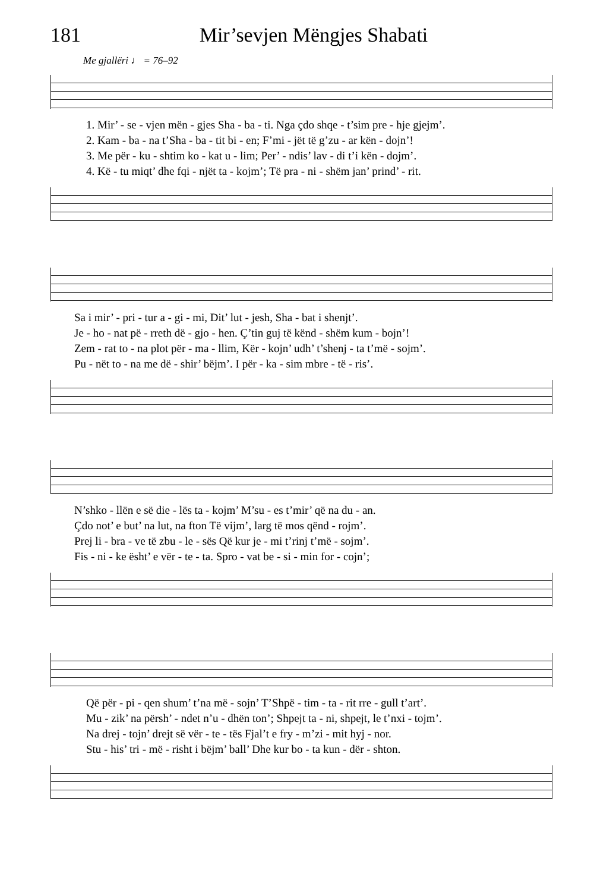181 Mir’sevjen Mëngjes Shabati
Me gjallëri ♩ = 76–92
| 1. Mir’ - se - vjen mën - gjes Sha - ba - ti. Nga çdo shqe - t’sim pre - hje gjejm’. |
| 2. Kam - ba - na t’Sha - ba - tit bi - en; F’mi - jët të g’zu - ar kën - dojn’! |
| 3. Me për - ku - shtim ko - kat u - lim; Per’ - ndis’ lav - di t’i kën - dojm’. |
| 4. Kë - tu miqt’ dhe fqi - njët ta - kojm’; Të pra - ni - shëm jan’ prind’ - rit. |
| Sa i mir’ - pri - tur a - gi - mi, Dit’ lut - jesh, Sha - bat i shenjt’. |
| Je - ho - nat pë - rreth dë - gjo - hen. Ç’tin guj të kënd - shëm kum - bojn’! |
| Zem - rat to - na plot për - ma - llim, Kër - kojn’ udh’ t’shenj - ta t’më - sojm’. |
| Pu - nët to - na me dë - shir’ bëjm’. I për - ka - sim mbre - të - ris’. |
| N’shko - llën e së die - lës ta - kojm’ M’su - es t’mir’ që na du - an. |
| Çdo not’ e but’ na lut, na fton Të vijm’, larg të mos qënd - rojm’. |
| Prej li - bra - ve të zbu - le - sës Që kur je - mi t’rinj t’më - sojm’. |
| Fis - ni - ke ësht’ e vër - te - ta. Spro - vat be - si - min for - cojn’; |
| Që për - pi - qen shum’ t’na më - sojn’ T’Shpë - tim - ta - rit rre - gull t’art’. |
| Mu - zik’ na përsh’ - ndet n’u - dhën ton’; Shpejt ta - ni, shpejt, le t’nxi - tojm’. |
| Na drej - tojn’ drejt së vër - te - tës Fjal’t e fry - m’zi - mit hyj - nor. |
| Stu - his’ tri - më - risht i bëjm’ ball’ Dhe kur bo - ta kun - dër - shton. |